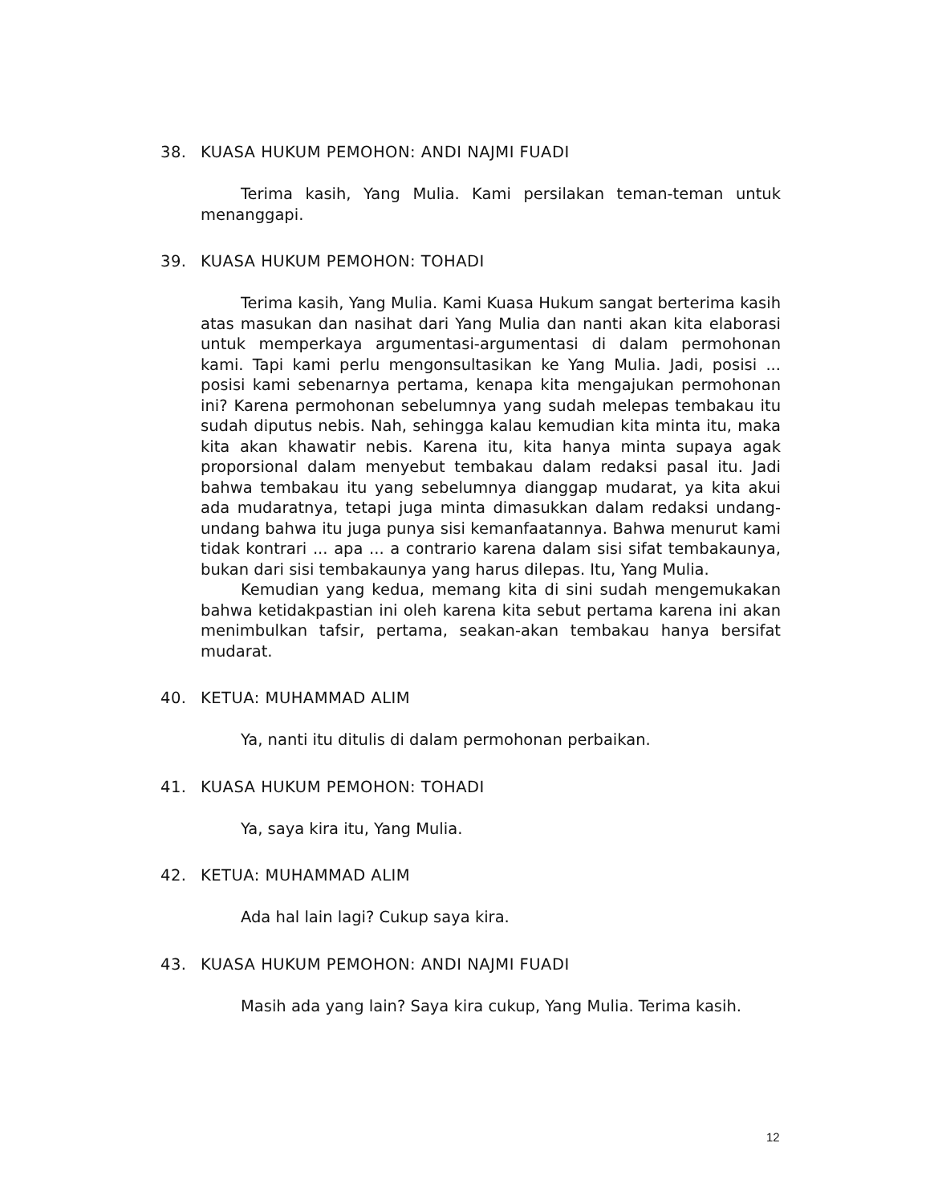38. KUASA HUKUM PEMOHON: ANDI NAJMI FUADI
Terima kasih, Yang Mulia. Kami persilakan teman-teman untuk menanggapi.
39. KUASA HUKUM PEMOHON: TOHADI
Terima kasih, Yang Mulia. Kami Kuasa Hukum sangat berterima kasih atas masukan dan nasihat dari Yang Mulia dan nanti akan kita elaborasi untuk memperkaya argumentasi-argumentasi di dalam permohonan kami. Tapi kami perlu mengonsultasikan ke Yang Mulia. Jadi, posisi ... posisi kami sebenarnya pertama, kenapa kita mengajukan permohonan ini? Karena permohonan sebelumnya yang sudah melepas tembakau itu sudah diputus nebis. Nah, sehingga kalau kemudian kita minta itu, maka kita akan khawatir nebis. Karena itu, kita hanya minta supaya agak proporsional dalam menyebut tembakau dalam redaksi pasal itu. Jadi bahwa tembakau itu yang sebelumnya dianggap mudarat, ya kita akui ada mudaratnya, tetapi juga minta dimasukkan dalam redaksi undang-undang bahwa itu juga punya sisi kemanfaatannya. Bahwa menurut kami tidak kontrari ... apa ... a contrario karena dalam sisi sifat tembakaunya, bukan dari sisi tembakaunya yang harus dilepas. Itu, Yang Mulia.
Kemudian yang kedua, memang kita di sini sudah mengemukakan bahwa ketidakpastian ini oleh karena kita sebut pertama karena ini akan menimbulkan tafsir, pertama, seakan-akan tembakau hanya bersifat mudarat.
40. KETUA: MUHAMMAD ALIM
Ya, nanti itu ditulis di dalam permohonan perbaikan.
41. KUASA HUKUM PEMOHON: TOHADI
Ya, saya kira itu, Yang Mulia.
42. KETUA: MUHAMMAD ALIM
Ada hal lain lagi? Cukup saya kira.
43. KUASA HUKUM PEMOHON: ANDI NAJMI FUADI
Masih ada yang lain? Saya kira cukup, Yang Mulia. Terima kasih.
12